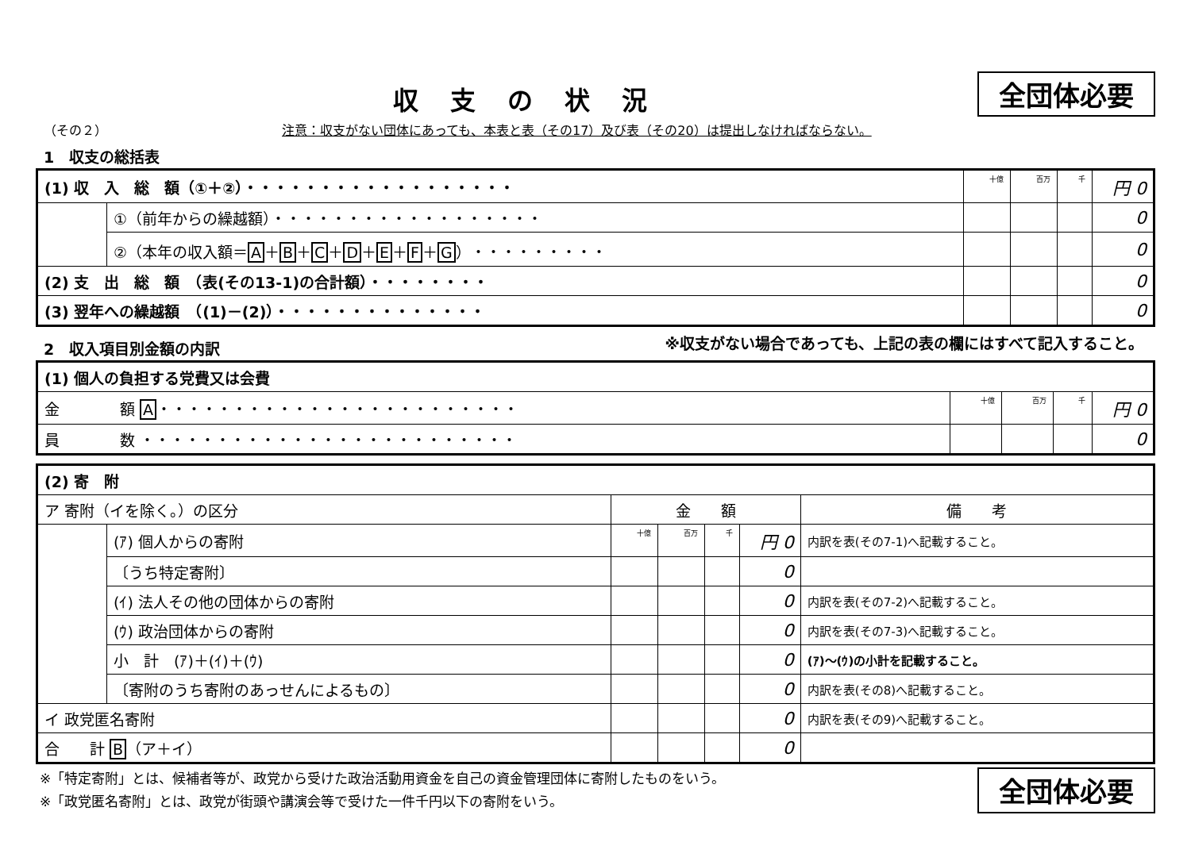収支の状況
全団体必要
（その２） 注意：収支がない団体にあっても、本表と表（その17）及び表（その20）は提出しなければならない。
1　収支の総括表
| (1) 収 入 総 額（①＋②）・・・・・・・・・・・・・・・・・・ | | 十億 | 百万 | 千 | 円 0 |
| | ①（前年からの繰越額）・・・・・・・・・・・・・・・・・・ | | | | 0 |
| | ②（本年の収入額＝ A ＋ B ＋ C ＋ D ＋ E ＋ F ＋ G ）・・・・・・・・・ | | | | 0 |
| (2) 支 出 総 額 （表(その13-1)の合計額）・・・・・・・・ | | | | | 0 |
| (3) 翌年への繰越額 （(1)－(2)）・・・・・・・・・・・・・・ | | | | | 0 |
※収支がない場合であっても、上記の表の欄にはすべて記入すること。
2　収入項目別金額の内訳
| (1) 個人の負担する党費又は会費 | | | | |
| 金 額 A ・・・・・・・・・・・・・・・・・・・・・・・・ | 十億 | 百万 | 千 | 円 0 |
| 員 数 ・・・・・・・・・・・・・・・・・・・・・・・・・ | | | | 0 |
| (2) 寄 附 | | | | | | |
| ア 寄附（イを除く。）の区分 | | 金 額 | | | | 備 考 |
| | (ｱ) 個人からの寄附 | 十億 | 百万 | 千 | 円 0 | 内訳を表(その7-1)へ記載すること。 |
| | 〔うち特定寄附〕 | | | | 0 | |
| | (ｲ) 法人その他の団体からの寄附 | | | | 0 | 内訳を表(その7-2)へ記載すること。 |
| | (ｳ) 政治団体からの寄附 | | | | 0 | 内訳を表(その7-3)へ記載すること。 |
| | 小 計 (ｱ)＋(ｲ)＋(ｳ) | | | | 0 | (ｱ)～(ｳ)の小計を記載すること。 |
| | 〔寄附のうち寄附のあっせんによるもの〕 | | | | 0 | 内訳を表(その8)へ記載すること。 |
| イ 政党匿名寄附 | | | | | 0 | 内訳を表(その9)へ記載すること。 |
| 合 計 B （ア＋イ） | | | | | 0 | |
※「特定寄附」とは、候補者等が、政党から受けた政治活動用資金を自己の資金管理団体に寄附したものをいう。
※「政党匿名寄附」とは、政党が街頭や講演会等で受けた一件千円以下の寄附をいう。
全団体必要